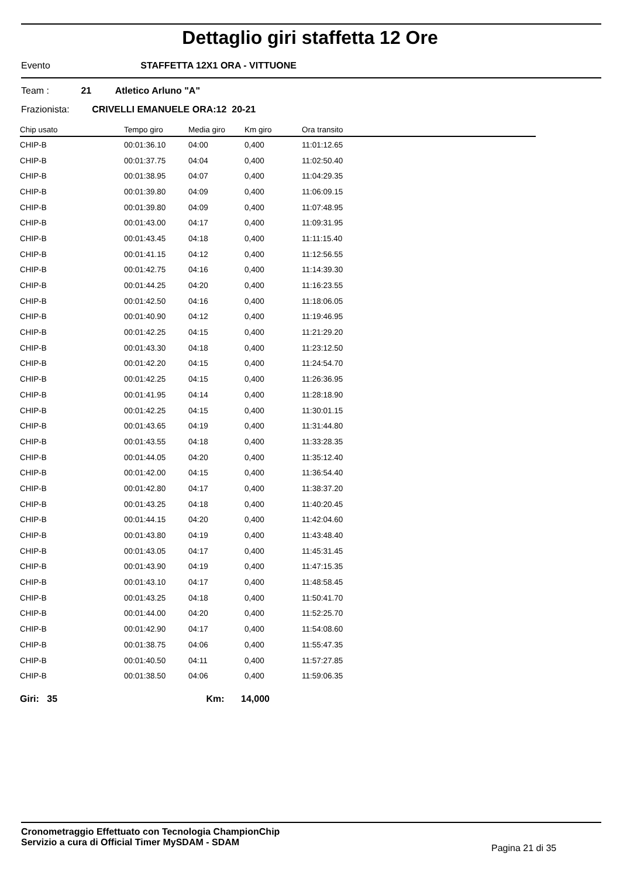Dettaglio giri staffetta 12 Ore
Evento STAFFETTA 12X1 ORA - VITTUONE
Team : 21 Atletico Arluno "A"
Frazionista: CRIVELLI EMANUELE ORA:12 20-21
| Chip usato | Tempo giro | Media giro | Km giro | Ora transito |
| --- | --- | --- | --- | --- |
| CHIP-B | 00:01:36.10 | 04:00 | 0,400 | 11:01:12.65 |
| CHIP-B | 00:01:37.75 | 04:04 | 0,400 | 11:02:50.40 |
| CHIP-B | 00:01:38.95 | 04:07 | 0,400 | 11:04:29.35 |
| CHIP-B | 00:01:39.80 | 04:09 | 0,400 | 11:06:09.15 |
| CHIP-B | 00:01:39.80 | 04:09 | 0,400 | 11:07:48.95 |
| CHIP-B | 00:01:43.00 | 04:17 | 0,400 | 11:09:31.95 |
| CHIP-B | 00:01:43.45 | 04:18 | 0,400 | 11:11:15.40 |
| CHIP-B | 00:01:41.15 | 04:12 | 0,400 | 11:12:56.55 |
| CHIP-B | 00:01:42.75 | 04:16 | 0,400 | 11:14:39.30 |
| CHIP-B | 00:01:44.25 | 04:20 | 0,400 | 11:16:23.55 |
| CHIP-B | 00:01:42.50 | 04:16 | 0,400 | 11:18:06.05 |
| CHIP-B | 00:01:40.90 | 04:12 | 0,400 | 11:19:46.95 |
| CHIP-B | 00:01:42.25 | 04:15 | 0,400 | 11:21:29.20 |
| CHIP-B | 00:01:43.30 | 04:18 | 0,400 | 11:23:12.50 |
| CHIP-B | 00:01:42.20 | 04:15 | 0,400 | 11:24:54.70 |
| CHIP-B | 00:01:42.25 | 04:15 | 0,400 | 11:26:36.95 |
| CHIP-B | 00:01:41.95 | 04:14 | 0,400 | 11:28:18.90 |
| CHIP-B | 00:01:42.25 | 04:15 | 0,400 | 11:30:01.15 |
| CHIP-B | 00:01:43.65 | 04:19 | 0,400 | 11:31:44.80 |
| CHIP-B | 00:01:43.55 | 04:18 | 0,400 | 11:33:28.35 |
| CHIP-B | 00:01:44.05 | 04:20 | 0,400 | 11:35:12.40 |
| CHIP-B | 00:01:42.00 | 04:15 | 0,400 | 11:36:54.40 |
| CHIP-B | 00:01:42.80 | 04:17 | 0,400 | 11:38:37.20 |
| CHIP-B | 00:01:43.25 | 04:18 | 0,400 | 11:40:20.45 |
| CHIP-B | 00:01:44.15 | 04:20 | 0,400 | 11:42:04.60 |
| CHIP-B | 00:01:43.80 | 04:19 | 0,400 | 11:43:48.40 |
| CHIP-B | 00:01:43.05 | 04:17 | 0,400 | 11:45:31.45 |
| CHIP-B | 00:01:43.90 | 04:19 | 0,400 | 11:47:15.35 |
| CHIP-B | 00:01:43.10 | 04:17 | 0,400 | 11:48:58.45 |
| CHIP-B | 00:01:43.25 | 04:18 | 0,400 | 11:50:41.70 |
| CHIP-B | 00:01:44.00 | 04:20 | 0,400 | 11:52:25.70 |
| CHIP-B | 00:01:42.90 | 04:17 | 0,400 | 11:54:08.60 |
| CHIP-B | 00:01:38.75 | 04:06 | 0,400 | 11:55:47.35 |
| CHIP-B | 00:01:40.50 | 04:11 | 0,400 | 11:57:27.85 |
| CHIP-B | 00:01:38.50 | 04:06 | 0,400 | 11:59:06.35 |
Giri: 35 Km: 14,000
Cronometraggio Effettuato con Tecnologia ChampionChip
Servizio a cura di Official Timer MySDAM - SDAM
Pagina 21 di 35